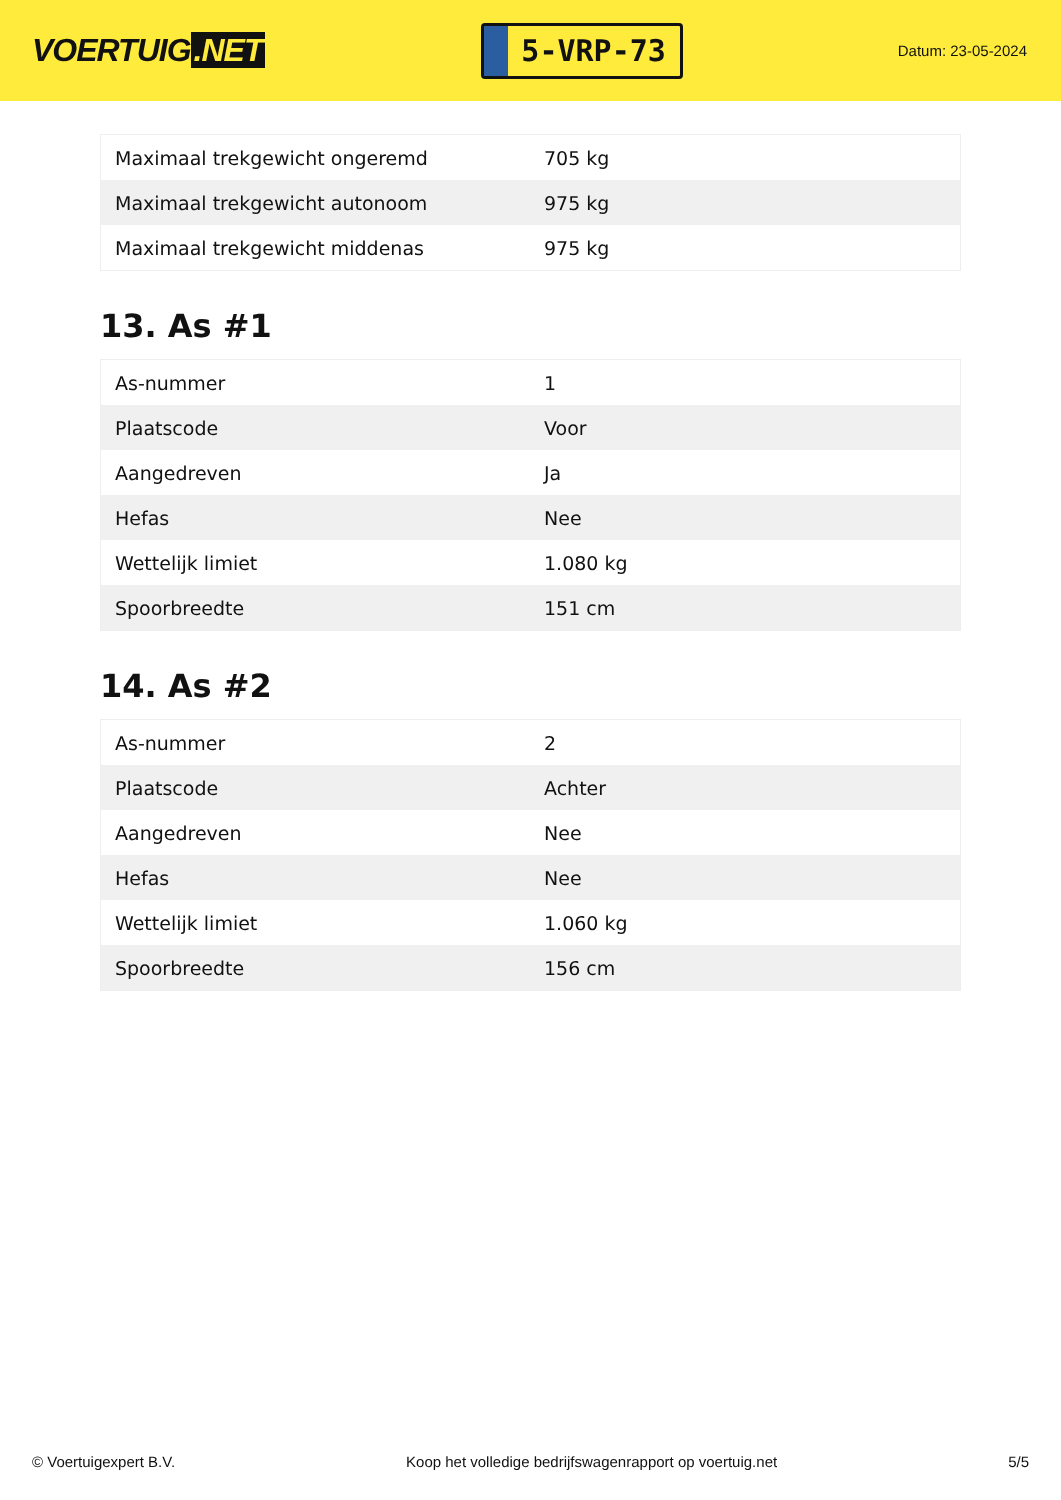VOERTUIG.NET
5-VRP-73
Datum: 23-05-2024
| Maximaal trekgewicht ongeremd | 705 kg |
| Maximaal trekgewicht autonoom | 975 kg |
| Maximaal trekgewicht middenas | 975 kg |
13. As #1
| As-nummer | 1 |
| Plaatscode | Voor |
| Aangedreven | Ja |
| Hefas | Nee |
| Wettelijk limiet | 1.080 kg |
| Spoorbreedte | 151 cm |
14. As #2
| As-nummer | 2 |
| Plaatscode | Achter |
| Aangedreven | Nee |
| Hefas | Nee |
| Wettelijk limiet | 1.060 kg |
| Spoorbreedte | 156 cm |
© Voertuigexpert B.V. Koop het volledige bedrijfswagenrapport op voertuig.net 5/5